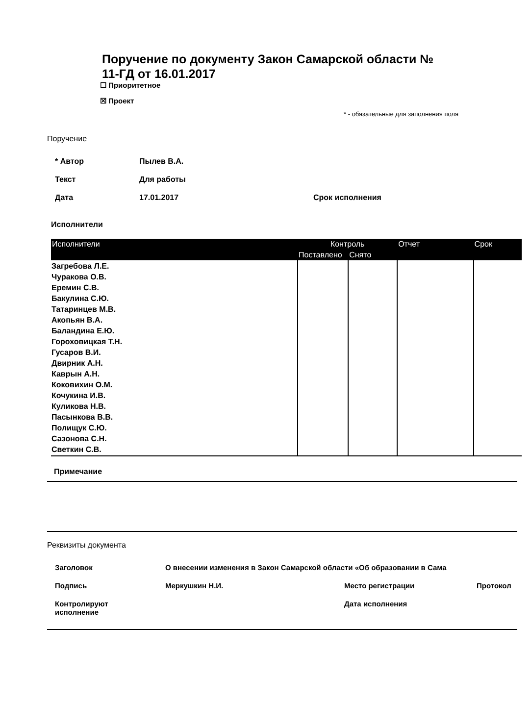Поручение по документу Закон Самарской области №
11-ГД от 16.01.2017
☐ Приоритетное
☒ Проект
* - обязательные для заполнения поля
Поручение
* Автор Пылев В.А.
Текст Для работы
Дата 17.01.2017 Срок исполнения
Исполнители
| Исполнители | Контроль | | Отчет | Срок |
| --- | --- | --- | --- | --- |
| | Поставлено | Снято | | |
| Загребова Л.Е. Чуракова О.В. Еремин С.В. Бакулина С.Ю. Татаринцев М.В. Акопьян В.А. Баландина Е.Ю. Гороховицкая Т.Н. Гусаров В.И. Двирник А.Н. Каврын А.Н. Коковихин О.М. Кочукина И.В. Куликова Н.В. Пасынкова В.В. Полищук С.Ю. Сазонова С.Н. Светкин С.В. | | | | |
Примечание
Реквизиты документа
Заголовок О внесении изменения в Закон Самарской области «Об образовании в Сама
Подпись Меркушкин Н.И. Место регистрации Протокол
Контролируют
исполнение Дата исполнения